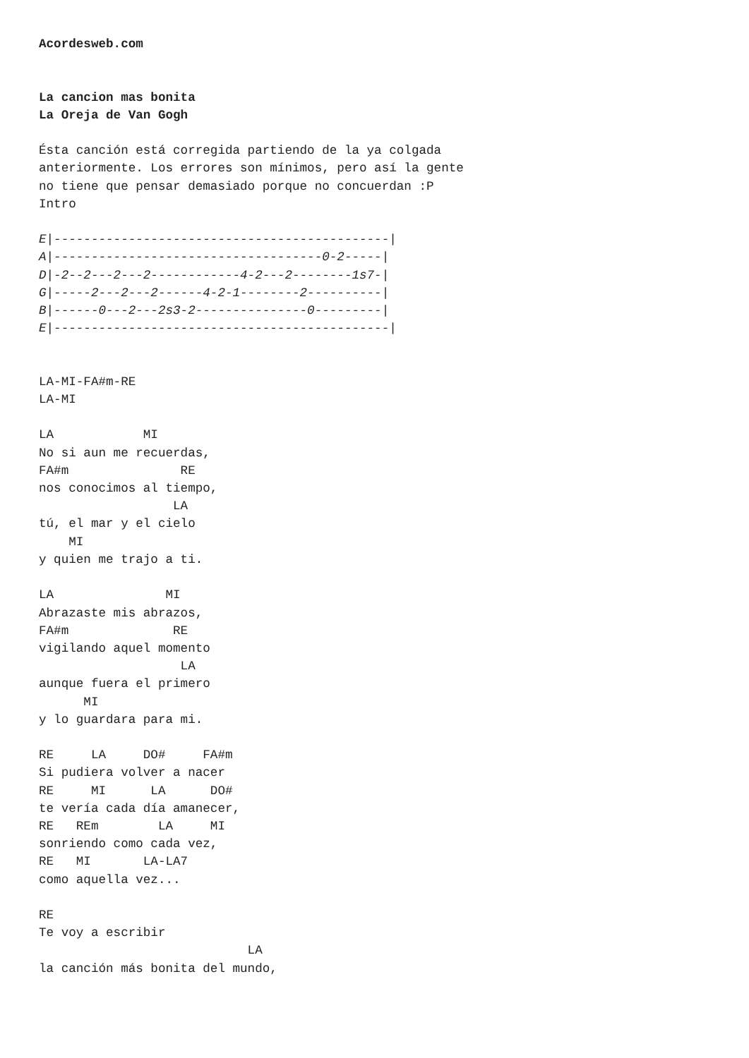Acordesweb.com


La cancion mas bonita
La Oreja de Van Gogh

Ésta canción está corregida partiendo de la ya colgada
anteriormente. Los errores son mínimos, pero así la gente
no tiene que pensar demasiado porque no concuerdan :P
Intro

E|---------------------------------------------|
A|------------------------------------0-2-----|
D|-2--2---2---2------------4-2---2--------1s7-|
G|-----2---2---2------4-2-1--------2----------|
B|------0---2---2s3-2---------------0---------|
E|---------------------------------------------|


LA-MI-FA#m-RE
LA-MI

LA            MI
No si aun me recuerdas,
FA#m               RE
nos conocimos al tiempo,
                  LA
tú, el mar y el cielo
    MI
y quien me trajo a ti.

LA               MI
Abrazaste mis abrazos,
FA#m              RE
vigilando aquel momento
                   LA
aunque fuera el primero
      MI
y lo guardara para mi.

RE     LA     DO#     FA#m
Si pudiera volver a nacer
RE     MI      LA      DO#
te vería cada día amanecer,
RE   REm        LA     MI
sonriendo como cada vez,
RE   MI       LA-LA7
como aquella vez...

RE
Te voy a escribir
                            LA
la canción más bonita del mundo,